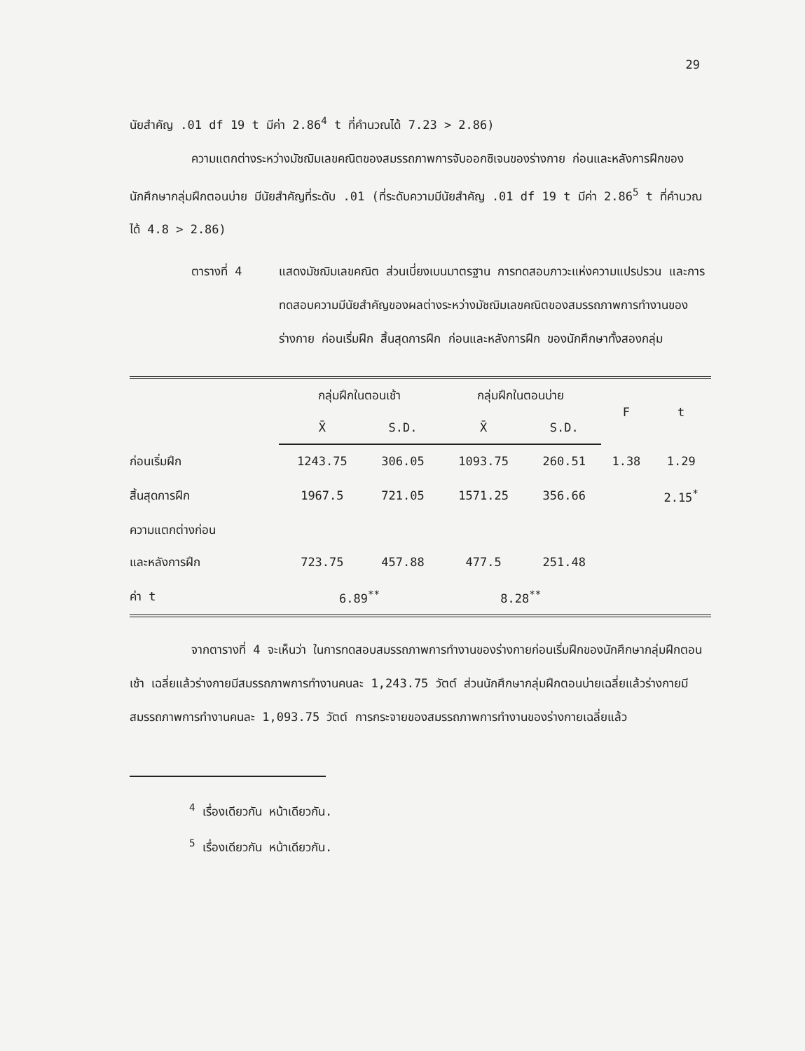29
นัยสำคัญ .01 df 19 t มีค่า 2.86<sup>4</sup> t ที่คำนวณได้ 7.23 > 2.86)
ความแตกต่างระหว่างมัชฌิมเลขคณิตของสมรรถภาพการจับออกซิเจนของร่างกาย ก่อนและหลังการฝึกของนักศึกษากลุ่มฝึกตอนบ่าย มีนัยสำคัญที่ระดับ .01 (ที่ระดับความมีนัยสำคัญ .01 df 19 t มีค่า 2.86<sup>5</sup> t ที่คำนวณได้ 4.8 > 2.86)
ตารางที่ 4 แสดงมัชฌิมเลขคณิต ส่วนเบี่ยงเบนมาตรฐาน การทดสอบภาวะแห่งความแปรปรวน และการทดสอบความมีนัยสำคัญของผลต่างระหว่างมัชฌิมเลขคณิตของสมรรถภาพการทำงานของร่างกาย ก่อนเริ่มฝึก สิ้นสุดการฝึก ก่อนและหลังการฝึก ของนักศึกษาทั้งสองกลุ่ม
| | กลุ่มฝึกในตอนเช้า | | กลุ่มฝึกในตอนบ่าย | | F | t |
| --- | --- | --- | --- | --- | --- | --- |
| | X̄ | S.D. | X̄ | S.D. | | |
| ก่อนเริ่มฝึก | 1243.75 | 306.05 | 1093.75 | 260.51 | 1.38 | 1.29 |
| สิ้นสุดการฝึก | 1967.5 | 721.05 | 1571.25 | 356.66 | | 2.15<sup>*</sup> |
| ความแตกต่างก่อน | | | | | | |
| และหลังการฝึก | 723.75 | 457.88 | 477.5 | 251.48 | | |
| ค่า t | 6.89<sup>**</sup> | | 8.28<sup>**</sup> | | | |
จากตารางที่ 4 จะเห็นว่า ในการทดสอบสมรรถภาพการทำงานของร่างกายก่อนเริ่มฝึกของนักศึกษากลุ่มฝึกตอนเช้า เฉลี่ยแล้วร่างกายมีสมรรถภาพการทำงานคนละ 1,243.75 วัตต์ ส่วนนักศึกษากลุ่มฝึกตอนบ่ายเฉลี่ยแล้วร่างกายมีสมรรถภาพการทำงานคนละ 1,093.75 วัตต์ การกระจายของสมรรถภาพการทำงานของร่างกายเฉลี่ยแล้ว
<sup>4</sup> เรื่องเดียวกัน หน้าเดียวกัน.
<sup>5</sup> เรื่องเดียวกัน หน้าเดียวกัน.